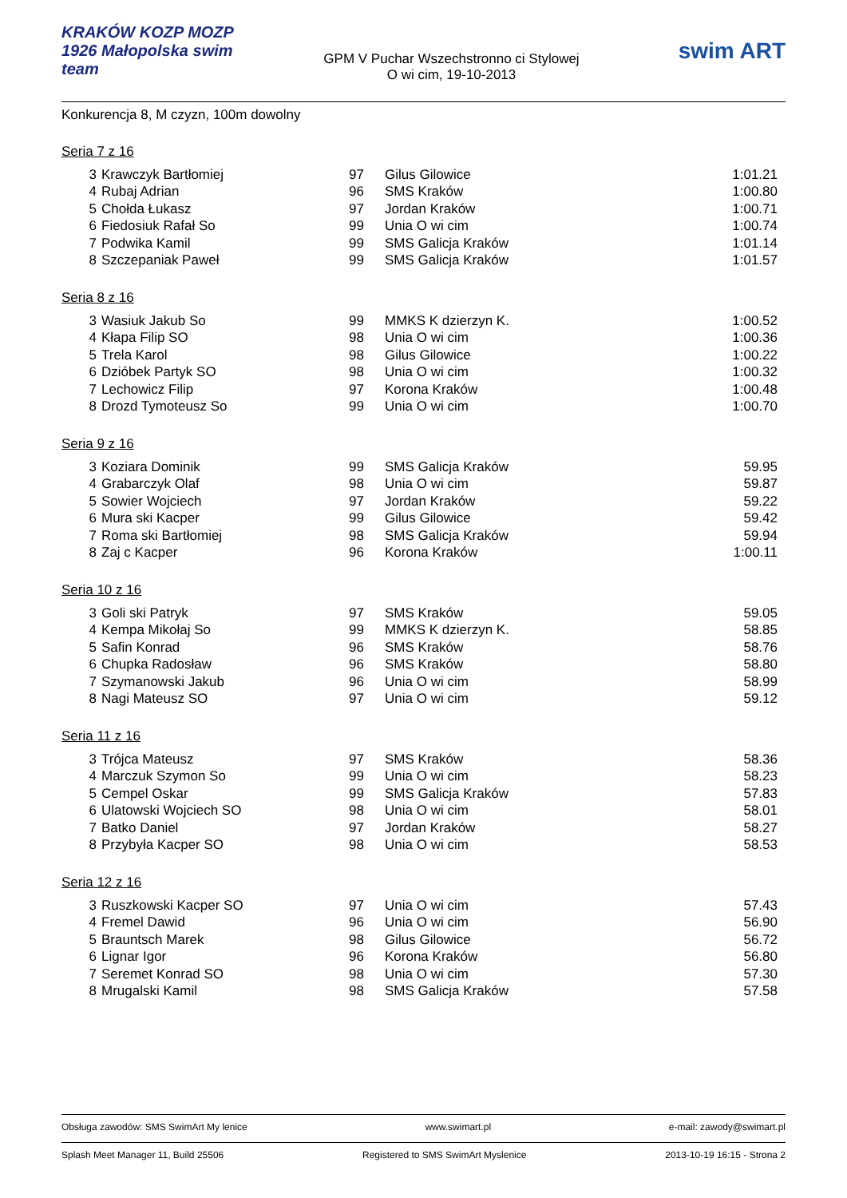KRAKÓW KOZP MOZP 1926 Małopolska swim team
GPM V Puchar Wszechstronno ci Stylowej
O wi cim, 19-10-2013
swim ART
Konkurencja 8, M czyzn, 100m dowolny
Seria 7 z 16
| 3 | Krawczyk Bartłomiej | 97 | Gilus Gilowice | 1:01.21 |
| 4 | Rubaj Adrian | 96 | SMS Kraków | 1:00.80 |
| 5 | Chołda Łukasz | 97 | Jordan Kraków | 1:00.71 |
| 6 | Fiedosiuk Rafał So | 99 | Unia O wi cim | 1:00.74 |
| 7 | Podwika Kamil | 99 | SMS Galicja Kraków | 1:01.14 |
| 8 | Szczepaniak Paweł | 99 | SMS Galicja Kraków | 1:01.57 |
Seria 8 z 16
| 3 | Wasiuk Jakub So | 99 | MMKS K dzierzyn K. | 1:00.52 |
| 4 | Kłapa Filip SO | 98 | Unia O wi cim | 1:00.36 |
| 5 | Trela Karol | 98 | Gilus Gilowice | 1:00.22 |
| 6 | Dzióbek Partyk SO | 98 | Unia O wi cim | 1:00.32 |
| 7 | Lechowicz Filip | 97 | Korona Kraków | 1:00.48 |
| 8 | Drozd Tymoteusz So | 99 | Unia O wi cim | 1:00.70 |
Seria 9 z 16
| 3 | Koziara Dominik | 99 | SMS Galicja Kraków | 59.95 |
| 4 | Grabarczyk Olaf | 98 | Unia O wi cim | 59.87 |
| 5 | Sowier Wojciech | 97 | Jordan Kraków | 59.22 |
| 6 | Mura ski Kacper | 99 | Gilus Gilowice | 59.42 |
| 7 | Roma ski Bartłomiej | 98 | SMS Galicja Kraków | 59.94 |
| 8 | Zaj c Kacper | 96 | Korona Kraków | 1:00.11 |
Seria 10 z 16
| 3 | Goli ski Patryk | 97 | SMS Kraków | 59.05 |
| 4 | Kempa Mikołaj So | 99 | MMKS K dzierzyn K. | 58.85 |
| 5 | Safin Konrad | 96 | SMS Kraków | 58.76 |
| 6 | Chupka Radosław | 96 | SMS Kraków | 58.80 |
| 7 | Szymanowski Jakub | 96 | Unia O wi cim | 58.99 |
| 8 | Nagi Mateusz SO | 97 | Unia O wi cim | 59.12 |
Seria 11 z 16
| 3 | Trójca Mateusz | 97 | SMS Kraków | 58.36 |
| 4 | Marczuk Szymon So | 99 | Unia O wi cim | 58.23 |
| 5 | Cempel Oskar | 99 | SMS Galicja Kraków | 57.83 |
| 6 | Ulatowski Wojciech SO | 98 | Unia O wi cim | 58.01 |
| 7 | Batko Daniel | 97 | Jordan Kraków | 58.27 |
| 8 | Przybyła Kacper SO | 98 | Unia O wi cim | 58.53 |
Seria 12 z 16
| 3 | Ruszkowski Kacper SO | 97 | Unia O wi cim | 57.43 |
| 4 | Fremel Dawid | 96 | Unia O wi cim | 56.90 |
| 5 | Brauntsch Marek | 98 | Gilus Gilowice | 56.72 |
| 6 | Lignar Igor | 96 | Korona Kraków | 56.80 |
| 7 | Seremet Konrad SO | 98 | Unia O wi cim | 57.30 |
| 8 | Mrugalski Kamil | 98 | SMS Galicja Kraków | 57.58 |
Obsługa zawodów: SMS SwimArt My lenice www.swimart.pl e-mail: zawody@swimart.pl
Splash Meet Manager 11, Build 25506 Registered to SMS SwimArt Myslenice 2013-10-19 16:15 - Strona 2